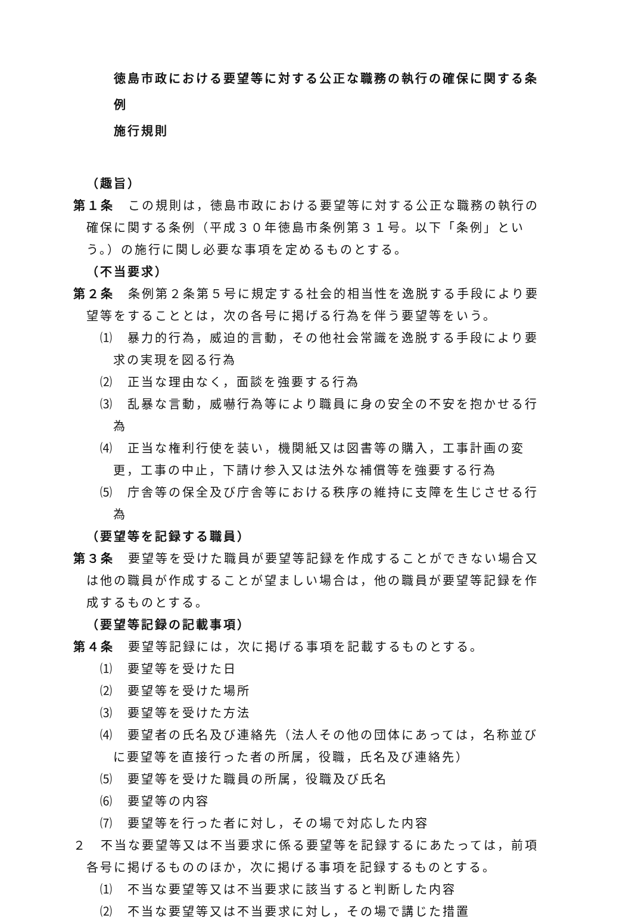徳島市政における要望等に対する公正な職務の執行の確保に関する条例
施行規則
（趣旨）
第１条　この規則は，徳島市政における要望等に対する公正な職務の執行の確保に関する条例（平成３０年徳島市条例第３１号。以下「条例」という。）の施行に関し必要な事項を定めるものとする。
（不当要求）
第２条　条例第２条第５号に規定する社会的相当性を逸脱する手段により要望等をすることとは，次の各号に掲げる行為を伴う要望等をいう。
⑴　暴力的行為，威迫的言動，その他社会常識を逸脱する手段により要求の実現を図る行為
⑵　正当な理由なく，面談を強要する行為
⑶　乱暴な言動，威嚇行為等により職員に身の安全の不安を抱かせる行為
⑷　正当な権利行使を装い，機関紙又は図書等の購入，工事計画の変更，工事の中止，下請け参入又は法外な補償等を強要する行為
⑸　庁舎等の保全及び庁舎等における秩序の維持に支障を生じさせる行為
（要望等を記録する職員）
第３条　要望等を受けた職員が要望等記録を作成することができない場合又は他の職員が作成することが望ましい場合は，他の職員が要望等記録を作成するものとする。
（要望等記録の記載事項）
第４条　要望等記録には，次に掲げる事項を記載するものとする。
⑴　要望等を受けた日
⑵　要望等を受けた場所
⑶　要望等を受けた方法
⑷　要望者の氏名及び連絡先（法人その他の団体にあっては，名称並びに要望等を直接行った者の所属，役職，氏名及び連絡先）
⑸　要望等を受けた職員の所属，役職及び氏名
⑹　要望等の内容
⑺　要望等を行った者に対し，その場で対応した内容
２　不当な要望等又は不当要求に係る要望等を記録するにあたっては，前項各号に掲げるもののほか，次に掲げる事項を記録するものとする。
⑴　不当な要望等又は不当要求に該当すると判断した内容
⑵　不当な要望等又は不当要求に対し，その場で講じた措置